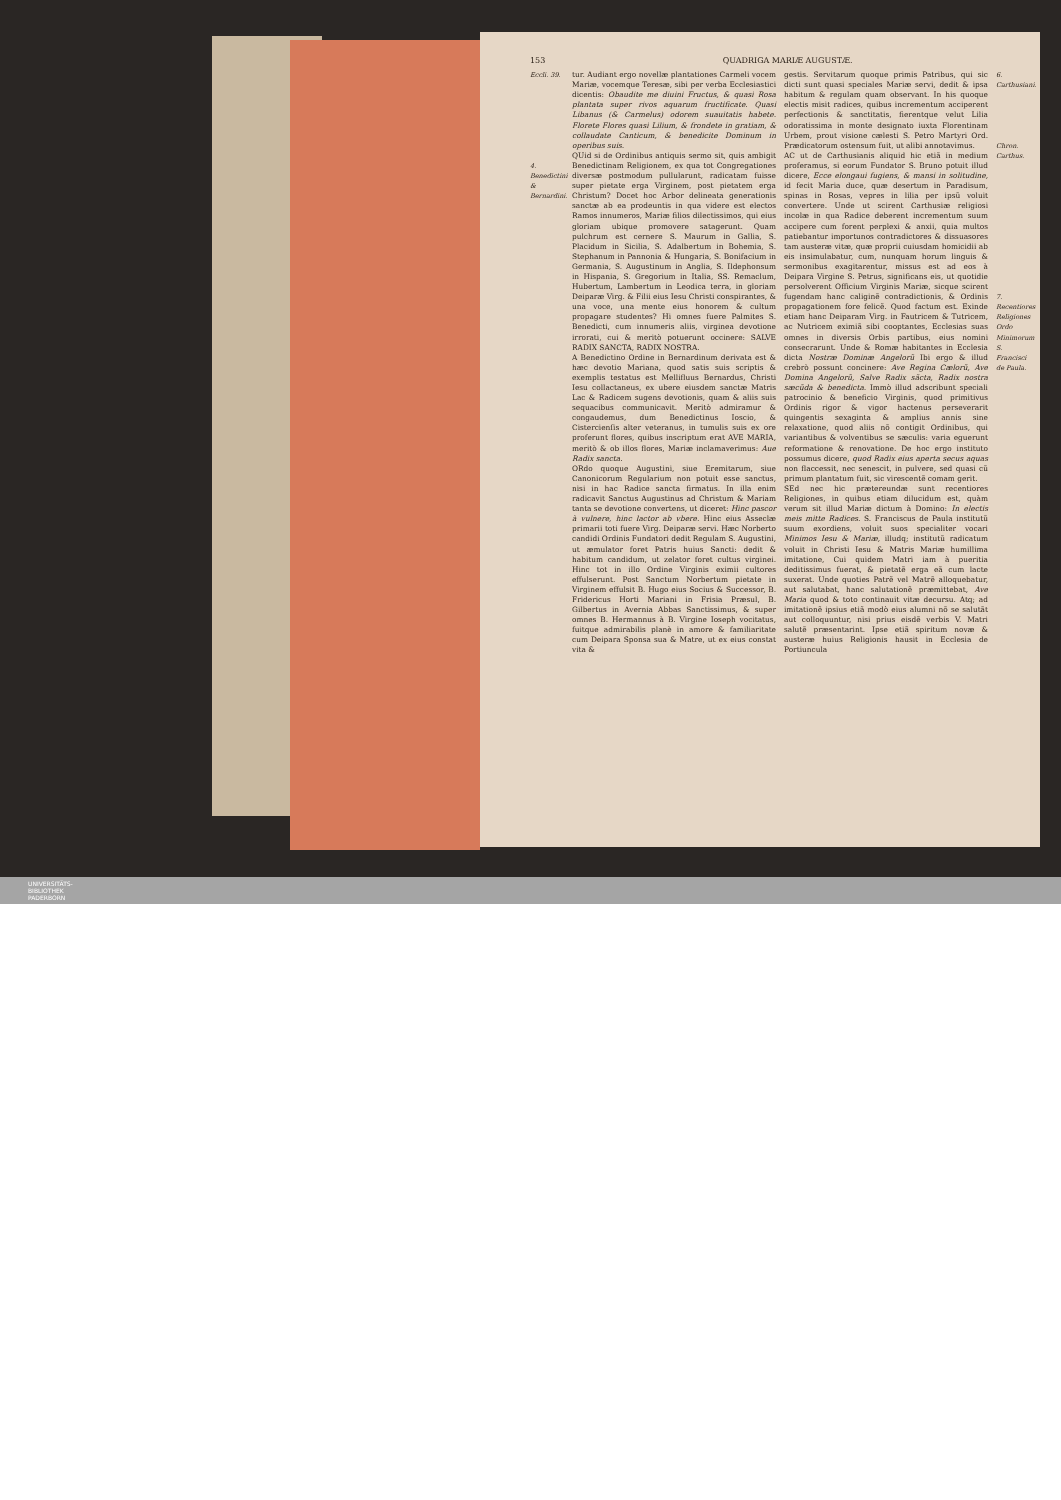153 QUADRIGA MARIÆ AUGUSTÆ.
Eccli. 39.
4. Benedictini & Bernardini.
tur. Audiant ergo novellæ plantationes Carmeli vocem Mariæ, vocemque Teresæ, sibi per verba Ecclesiastici dicentis: Obaudite me diuini Fructus, & quasi Rosa plantata super rivos aquarum fructificate. Quasi Libanus (& Carmelus) odorem suauitatis habete. Florete Flores quasi Lilium, & frondete in gratiam, & collaudate Canticum, & benedicite Dominum in operibus suis.
QUid si de Ordinibus antiquis sermo sit, quis ambigit Benedictinam Religionem, ex qua tot Congregationes diversæ postmodum pullularunt, radicatam fuisse super pietate erga Virginem, post pietatem erga Christum? Docet hoc Arbor delineata generationis sanctæ ab ea prodeuntis in qua videre est electos Ramos innumeros, Mariæ filios dilectissimos, qui eius gloriam ubique promovere satagerunt. Quam pulchrum est cernere S. Maurum in Gallia, S. Placidum in Sicilia, S. Adalbertum in Bohemia, S. Stephanum in Pannonia & Hungaria, S. Bonifacium in Germania, S. Augustinum in Anglia, S. Ildephonsum in Hispania, S. Gregorium in Italia, SS. Remaclum, Hubertum, Lambertum in Leodica terra, in gloriam Deiparæ Virg. & Filii eius Iesu Christi conspirantes, & una voce, una mente eius honorem & cultum propagare studentes? Hi omnes fuere Palmites S. Benedicti, cum innumeris aliis, virginea devotione irrorati, cui & meritò potuerunt occinere: SALVE RADIX SANCTA, RADIX NOSTRA.
A Benedictino Ordine in Bernardinum derivata est & hæc devotio Mariana, quod satis suis scriptis & exemplis testatus est Mellifluus Bernardus, Christi Iesu collactaneus, ex ubere eiusdem sanctæ Matris Lac & Radicem sugens devotionis, quam & aliis suis sequacibus communicavit. Meritò admiramur & congaudemus, dum Benedictinus Iosciο, & Cistercienſis alter veteranus, in tumulis suis ex ore proferunt flores, quibus inscriptum erat AVE MARIA, meritò & ob illos flores, Mariæ inclamaverimus: Aue Radix sancta.
ORdo quoque Augustini, siue Eremitarum, siue Canonicorum Regularium non potuit esse sanctus, nisi in hac Radice sancta firmatus. In illa enim radicavit Sanctus Augustinus ad Christum & Mariam tanta se devotione convertens, ut diceret: Hinc pascor à vulnere, hinc lactor ab vbere. Hinc eius Asseclæ primarii toti fuere Virg. Deiparæ servi. Hæc Norberto candidi Ordinis Fundatori dedit Regulam S. Augustini, ut æmulator foret Patris huius Sancti: dedit & habitum candidum, ut zelator foret cultus virginei. Hinc tot in illo Ordine Virginis eximii cultores effulserunt. Post Sanctum Norbertum pietate in Virginem effulsit B. Hugo eius Socius & Successor, B. Fridericus Horti Mariani in Frisia Præsul, B. Gilbertus in Avernia Abbas Sanctissimus, & super omnes B. Hermannus à B. Virgine Ioseph vocitatus, fuitque admirabilis planè in amore & familiaritate cum Deipara Sponsa sua & Matre, ut ex eius constat vita &
gestis. Servitarum quoque primis Patribus, qui sic dicti sunt quasi speciales Mariæ servi, dedit & ipsa habitum & regulam quam observant. In his quoque electis misit radices, quibus incrementum acciperent perfectionis & sanctitatis, fierentque velut Lilia odoratissima in monte designato iuxta Florentinam Urbem, prout visione cælesti S. Petro Martyri Ord. Prædicatorum ostensum fuit, ut alibi annotavimus.
AC ut de Carthusianis aliquid hic etiã in medium proferamus, si eorum Fundator S. Bruno potuit illud dicere, Ecce elongaui fugiens, & mansi in solitudine, id fecit Maria duce, quæ desertum in Paradisum, spinas in Rosas, vepres in lilia per ipsũ voluit convertere. Unde ut scirent Carthusiæ religiosi incolæ in qua Radice deberent incrementum suum accipere cum forent perplexi & anxii, quia multos patiebantur importunos contradictores & dissuasores tam austeræ vitæ, quæ proprii cuiusdam homicidii ab eis insimulabatur, cum, nunquam horum linguis & sermonibus exagitarentur, missus est ad eos à Deipara Virgine S. Petrus, significans eis, ut quotidie persolverent Officium Virginis Mariæ, sicque scirent fugendam hanc caliginẽ contradictionis, & Ordinis propagationem fore felicẽ. Quod factum est. Exinde etiam hanc Deiparam Virg. in Fautricem & Tutricem, ac Nutricem eximiã sibi cooptantes, Ecclesias suas omnes in diversis Orbis partibus, eius nomini consecrarunt. Unde & Romæ habitantes in Ecclesia dicta Nostræ Dominæ Angelorũ Ibi ergo & illud crebrò possunt concinere: Ave Regina Cælorũ, Ave Domina Angelorũ, Salve Radix sãcta, Radix nostra sæcũda & benedicta. Immò illud adscribunt speciali patrocinio & beneficio Virginis, quod primitivus Ordinis rigor & vigor hactenus perseverarit quingentis sexaginta & amplius annis sine relaxatione, quod aliis nõ contigit Ordinibus, qui variantibus & volventibus se sæculis: varia eguerunt reformatione & renovatione. De hoc ergo instituto possumus dicere, quod Radix eius aperta secus aquas non flaccessit, nec senescit, in pulvere, sed quasi cũ primum plantatum fuit, sic virescentẽ comam gerit.
SEd nec hic prætereundæ sunt recentiores Religiones, in quibus etiam dilucidum est, quàm verum sit illud Mariæ dictum à Domino: In electis meis mitte Radices. S. Franciscus de Paula institutũ suum exordiens, voluit suos specialiter vocari Minimos Iesu & Mariæ, illudq; institutũ radicatum voluit in Christi Iesu & Matris Mariæ humillima imitatione, Cui quidem Matri iam à pueritia deditissimus fuerat, & pietatẽ erga eã cum lacte suxerat. Unde quoties Patrẽ vel Matrẽ alloquebatur, aut salutabat, hanc salutationẽ præmittebat, Ave Maria quod & toto continauit vitæ decursu. Atq; ad imitationẽ ipsius etiã modò eius alumni nõ se salutãt aut colloquuntur, nisi prius eisdẽ verbis V. Matri salutẽ præsentarint. Ipse etiã spiritum novæ & austeræ huius Religionis hausit in Ecclesia de Portiuncula
6. Carthusiani.
Chron. Carthus.
7. Recentiores Religiones Ordo Minimorum S. Francisci de Paula.
UNIVERSITÄTS-
BIBLIOTHEK
PADERBORN